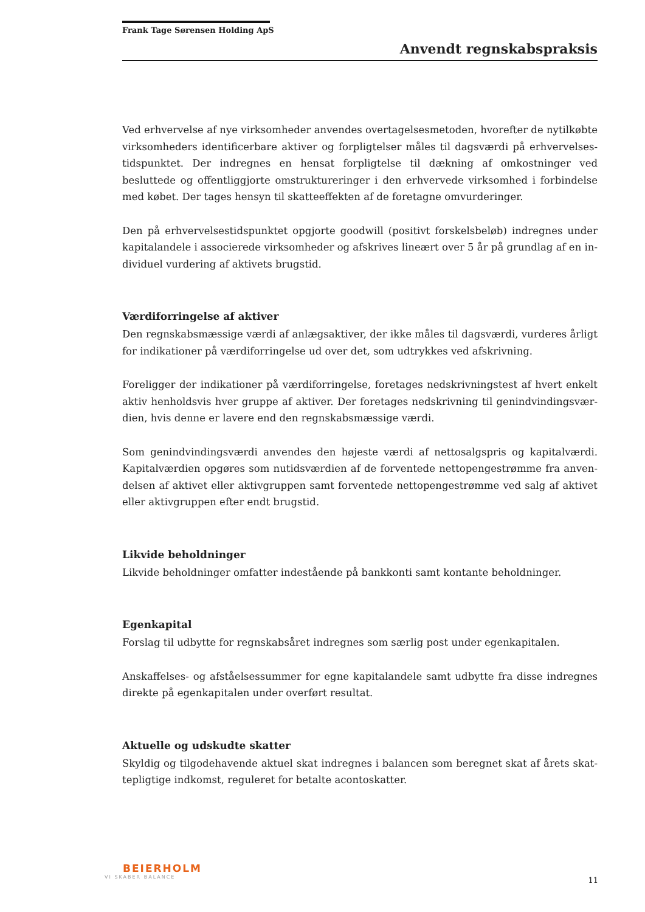Frank Tage Sørensen Holding ApS
Anvendt regnskabspraksis
Ved erhvervelse af nye virksomheder anvendes overtagelsesmetoden, hvorefter de nytilkøbte virksomheders identificerbare aktiver og forpligtelser måles til dagsværdi på erhvervelses­tidspunktet. Der indregnes en hensat forpligtelse til dækning af omkostninger ved besluttede og offentliggjorte omstruktureringer i den erhvervede virksomhed i forbindelse med købet. Der tages hensyn til skatteeffekten af de foretagne omvurderinger.
Den på erhvervelsestidspunktet opgjorte goodwill (positivt forskelsbeløb) indregnes under kapitalandele i associerede virksomheder og afskrives lineært over 5 år på grundlag af en in­dividuel vurdering af aktivets brugstid.
Værdiforringelse af aktiver
Den regnskabsmæssige værdi af anlægsaktiver, der ikke måles til dagsværdi, vurderes årligt for indikationer på værdiforringelse ud over det, som udtrykkes ved afskrivning.
Foreligger der indikationer på værdiforringelse, foretages nedskrivningstest af hvert enkelt aktiv henholdsvis hver gruppe af aktiver. Der foretages nedskrivning til genindvindingsvær­dien, hvis denne er lavere end den regnskabsmæssige værdi.
Som genindvindingsværdi anvendes den højeste værdi af nettosalgspris og kapitalværdi. Kapitalværdien opgøres som nutidsværdien af de forventede nettopengestrømme fra anven­delsen af aktivet eller aktivgruppen samt forventede nettopengestrømme ved salg af aktivet eller aktivgruppen efter endt brugstid.
Likvide beholdninger
Likvide beholdninger omfatter indestående på bankkonti samt kontante beholdninger.
Egenkapital
Forslag til udbytte for regnskabsåret indregnes som særlig post under egenkapitalen.
Anskaffelses- og afståelsessummer for egne kapitalandele samt udbytte fra disse indregnes direkte på egenkapitalen under overført resultat.
Aktuelle og udskudte skatter
Skyldig og tilgodehavende aktuel skat indregnes i balancen som beregnet skat af årets skat­tepligtige indkomst, reguleret for betalte acontoskatter.
BEIERHOLM
VI SKABER BALANCE
11